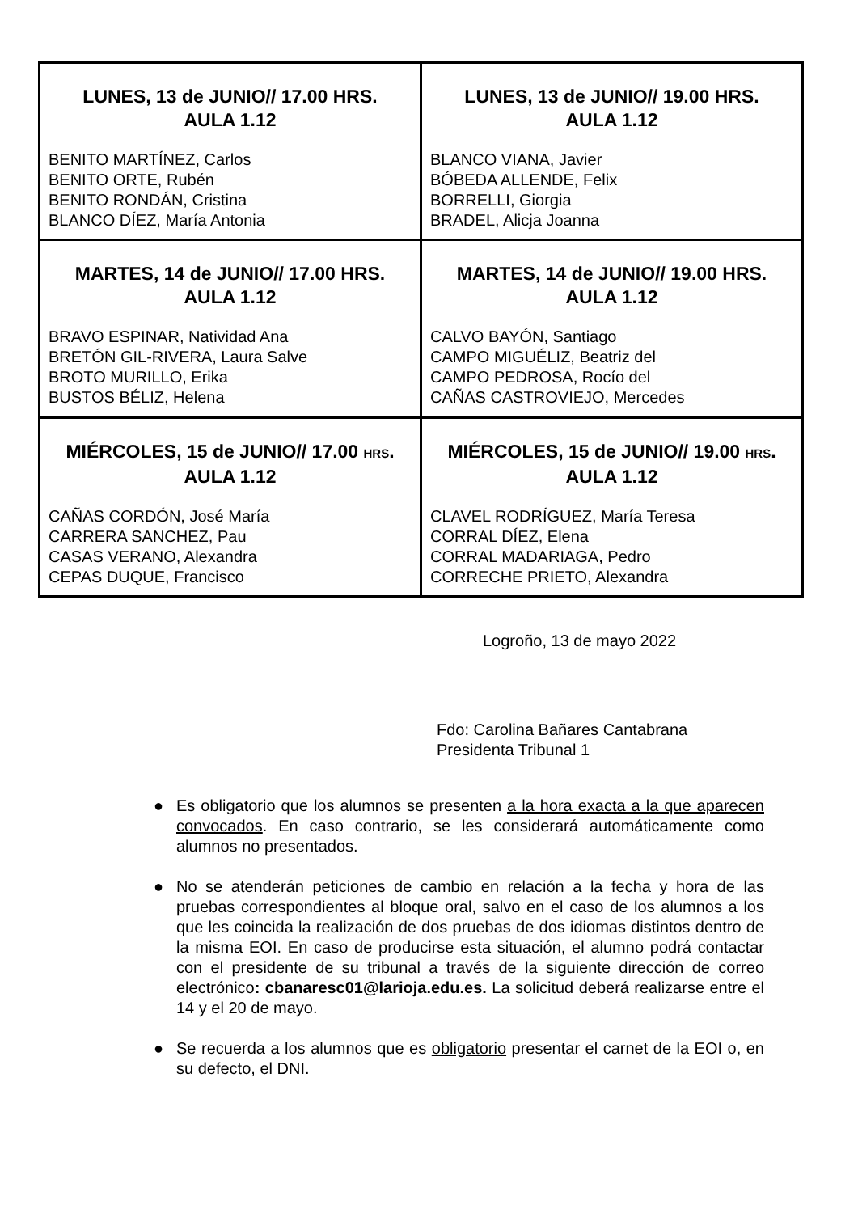| LUNES, 13 de JUNIO// 17.00 HRS. AULA 1.12 BENITO MARTÍNEZ, Carlos BENITO ORTE, Rubén BENITO RONDÁN, Cristina BLANCO DÍEZ, María Antonia | LUNES, 13 de JUNIO// 19.00 HRS. AULA 1.12 BLANCO VIANA, Javier BÓBEDA ALLENDE, Felix BORRELLI, Giorgia BRADEL, Alicja Joanna |
| MARTES, 14 de JUNIO// 17.00 HRS. AULA 1.12 BRAVO ESPINAR, Natividad Ana BRETÓN GIL-RIVERA, Laura Salve BROTO MURILLO, Erika BUSTOS BÉLIZ, Helena | MARTES, 14 de JUNIO// 19.00 HRS. AULA 1.12 CALVO BAYÓN, Santiago CAMPO MIGUÉLIZ, Beatriz del CAMPO PEDROSA, Rocío del CAÑAS CASTROVIEJO, Mercedes |
| MIÉRCOLES, 15 de JUNIO// 17.00 HRS . AULA 1.12 CAÑAS CORDÓN, José María CARRERA SANCHEZ, Pau CASAS VERANO, Alexandra CEPAS DUQUE, Francisco | MIÉRCOLES, 15 de JUNIO// 19.00 HRS . AULA 1.12 CLAVEL RODRÍGUEZ, María Teresa CORRAL DÍEZ, Elena CORRAL MADARIAGA, Pedro CORRECHE PRIETO, Alexandra |
Logroño, 13 de mayo 2022
Fdo: Carolina Bañares Cantabrana
Presidenta Tribunal 1
● Es obligatorio que los alumnos se presenten a la hora exacta a la que aparecen convocados. En caso contrario, se les considerará automáticamente como alumnos no presentados.
● No se atenderán peticiones de cambio en relación a la fecha y hora de las pruebas correspondientes al bloque oral, salvo en el caso de los alumnos a los que les coincida la realización de dos pruebas de dos idiomas distintos dentro de la misma EOI. En caso de producirse esta situación, el alumno podrá contactar con el presidente de su tribunal a través de la siguiente dirección de correo electrónico: cbanaresc01@larioja.edu.es. La solicitud deberá realizarse entre el 14 y el 20 de mayo.
● Se recuerda a los alumnos que es obligatorio presentar el carnet de la EOI o, en su defecto, el DNI.